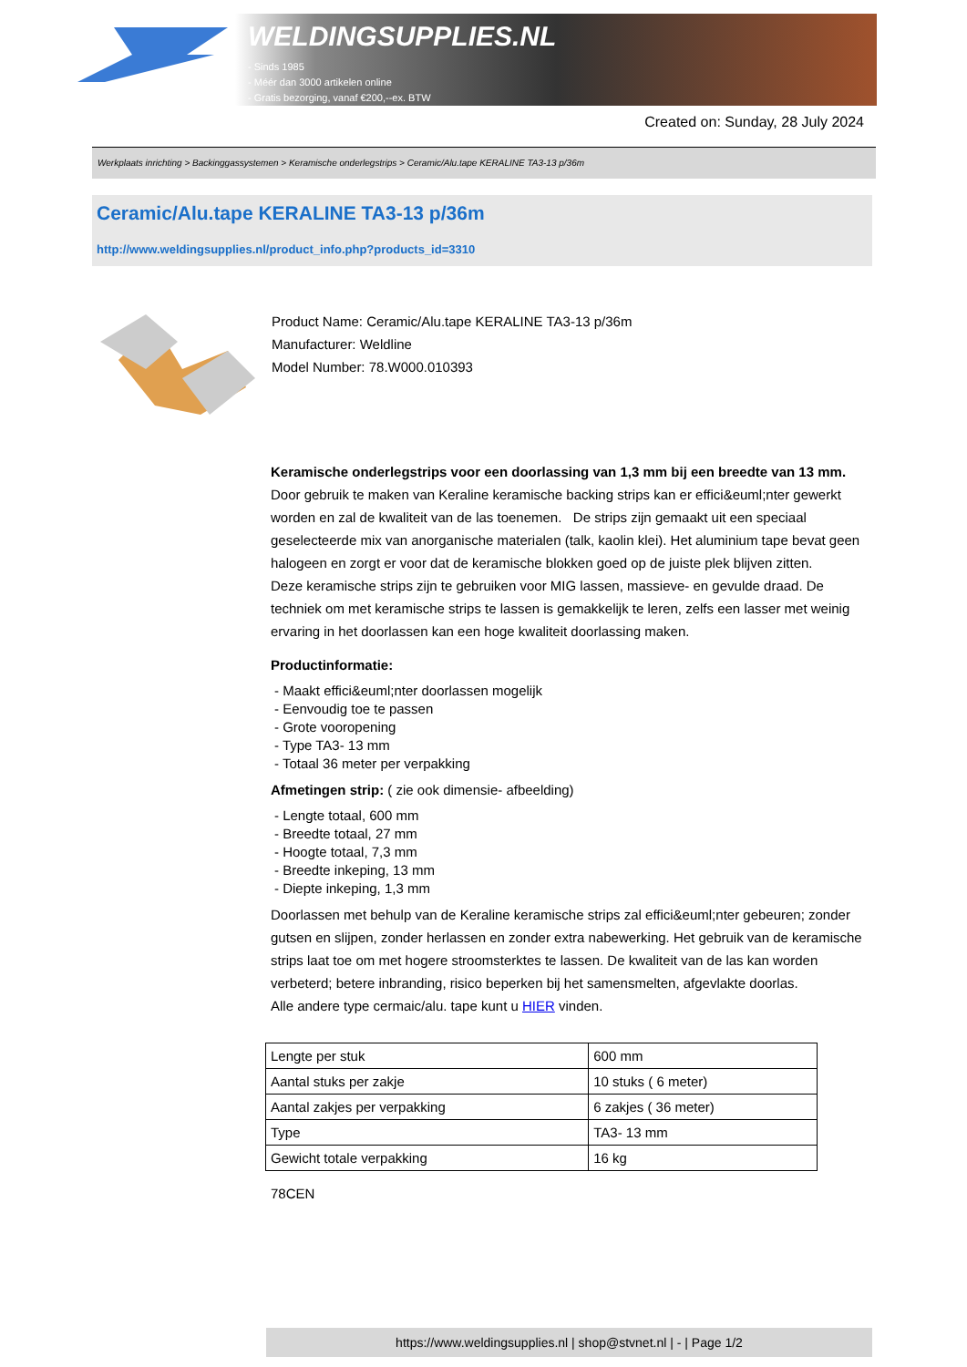WELDINGSUPPLIES.NL
- Sinds 1985
- Méér dan 3000 artikelen online
- Gratis bezorging, vanaf €200,--ex. BTW
Created on: Sunday, 28 July 2024
Werkplaats inrichting > Backinggassystemen > Keramische onderlegstrips > Ceramic/Alu.tape KERALINE TA3-13 p/36m
Ceramic/Alu.tape KERALINE TA3-13 p/36m
http://www.weldingsupplies.nl/product_info.php?products_id=3310
Product Name: Ceramic/Alu.tape KERALINE TA3-13 p/36m
Manufacturer: Weldline
Model Number: 78.W000.010393
Keramische onderlegstrips voor een doorlassing van 1,3 mm bij een breedte van 13 mm. Door gebruik te maken van Keraline keramische backing strips kan er effici&euml;nter gewerkt worden en zal de kwaliteit van de las toenemen. De strips zijn gemaakt uit een speciaal geselecteerde mix van anorganische materialen (talk, kaolin klei). Het aluminium tape bevat geen halogeen en zorgt er voor dat de keramische blokken goed op de juiste plek blijven zitten.
Deze keramische strips zijn te gebruiken voor MIG lassen, massieve- en gevulde draad. De techniek om met keramische strips te lassen is gemakkelijk te leren, zelfs een lasser met weinig ervaring in het doorlassen kan een hoge kwaliteit doorlassing maken.
Productinformatie:
- Maakt effici&euml;nter doorlassen mogelijk
- Eenvoudig toe te passen
- Grote vooropening
- Type TA3- 13 mm
- Totaal 36 meter per verpakking
Afmetingen strip: ( zie ook dimensie- afbeelding)
- Lengte totaal, 600 mm
- Breedte totaal, 27 mm
- Hoogte totaal, 7,3 mm
- Breedte inkeping, 13 mm
- Diepte inkeping, 1,3 mm
Doorlassen met behulp van de Keraline keramische strips zal effici&euml;nter gebeuren; zonder gutsen en slijpen, zonder herlassen en zonder extra nabewerking. Het gebruik van de keramische strips laat toe om met hogere stroomsterktes te lassen. De kwaliteit van de las kan worden verbeterd; betere inbranding, risico beperken bij het samensmelten, afgevlakte doorlas.
Alle andere type cermaic/alu. tape kunt u HIER vinden.
| Lengte per stuk | 600 mm |
| Aantal stuks per zakje | 10 stuks ( 6 meter) |
| Aantal zakjes per verpakking | 6 zakjes ( 36 meter) |
| Type | TA3- 13 mm |
| Gewicht totale verpakking | 16 kg |
78CEN
https://www.weldingsupplies.nl | shop@stvnet.nl | - | Page 1/2